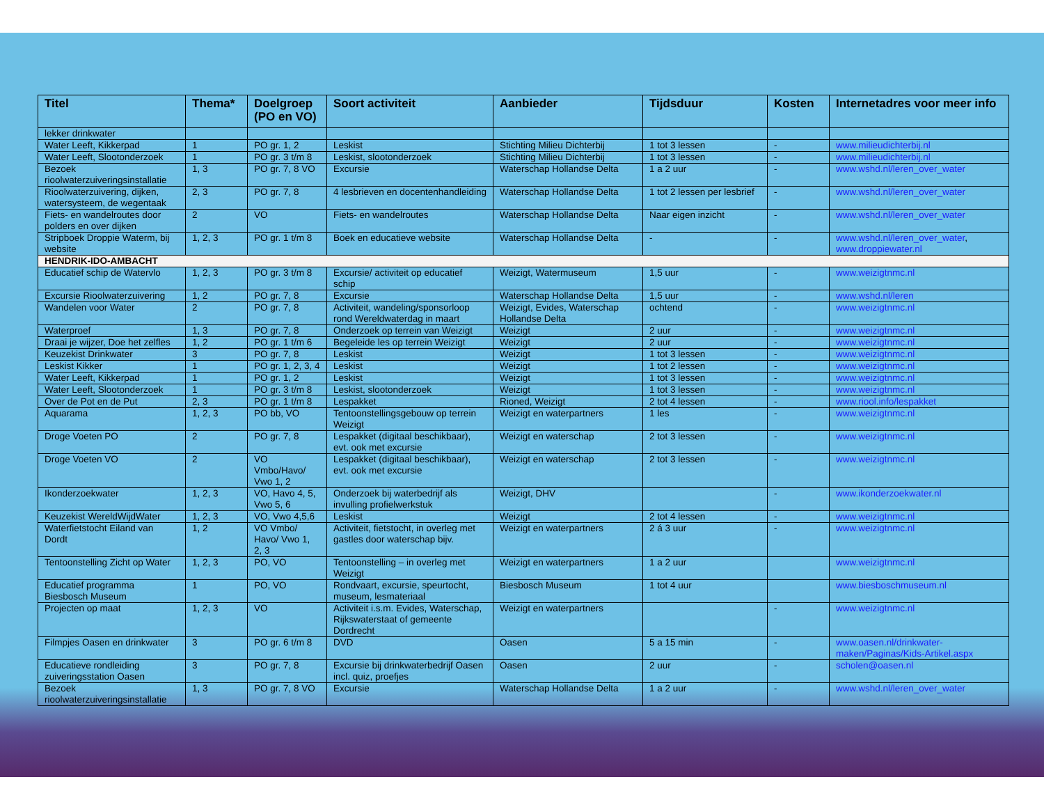| Titel | Thema* | Doelgroep (PO en VO) | Soort activiteit | Aanbieder | Tijdsduur | Kosten | Internetadres voor meer info |
| --- | --- | --- | --- | --- | --- | --- | --- |
| lekker drinkwater | | | | | | | |
| Water Leeft, Kikkerpad | 1 | PO gr. 1, 2 | Leskist | Stichting Milieu Dichterbij | 1 tot 3 lessen | - | www.milieudichterbij.nl |
| Water Leeft, Slootonderzoek | 1 | PO gr. 3 t/m 8 | Leskist, slootonderzoek | Stichting Milieu Dichterbij | 1 tot 3 lessen | - | www.milieudichterbij.nl |
| Bezoek rioolwaterzuiveringsinstallatie | 1, 3 | PO gr. 7, 8 VO | Excursie | Waterschap Hollandse Delta | 1 a 2 uur | - | www.wshd.nl/leren_over_water |
| Rioolwaterzuivering, dijken, watersysteem, de wegentaak | 2, 3 | PO gr. 7, 8 | 4 lesbrieven en docentenhandleiding | Waterschap Hollandse Delta | 1 tot 2 lessen per lesbrief | - | www.wshd.nl/leren_over_water |
| Fiets- en wandelroutes door polders en over dijken | 2 | VO | Fiets- en wandelroutes | Waterschap Hollandse Delta | Naar eigen inzicht | - | www.wshd.nl/leren_over_water |
| Stripboek Droppie Waterm, bij website | 1, 2, 3 | PO gr. 1 t/m 8 | Boek en educatieve website | Waterschap Hollandse Delta | - | - | www.wshd.nl/leren_over_water , www.droppiewater.nl |
| HENDRIK-IDO-AMBACHT | | | | | | | |
| Educatief schip de Watervlo | 1, 2, 3 | PO gr. 3 t/m 8 | Excursie/ activiteit op educatief schip | Weizigt, Watermuseum | 1,5 uur | - | www.weizigtnmc.nl |
| Excursie Rioolwaterzuivering | 1, 2 | PO gr. 7, 8 | Excursie | Waterschap Hollandse Delta | 1,5 uur | - | www.wshd.nl/leren |
| Wandelen voor Water | 2 | PO gr. 7, 8 | Activiteit, wandeling/sponsorloop rond Wereldwaterdag in maart | Weizigt, Evides, Waterschap Hollandse Delta | ochtend | - | www.weizigtnmc.nl |
| Waterproef | 1, 3 | PO gr. 7, 8 | Onderzoek op terrein van Weizigt | Weizigt | 2 uur | - | www.weizigtnmc.nl |
| Draai je wijzer, Doe het zelfles | 1, 2 | PO gr. 1 t/m 6 | Begeleide les op terrein Weizigt | Weizigt | 2 uur | - | www.weizigtnmc.nl |
| Keuzekist Drinkwater | 3 | PO gr. 7, 8 | Leskist | Weizigt | 1 tot 3 lessen | - | www.weizigtnmc.nl |
| Leskist Kikker | 1 | PO gr. 1, 2, 3, 4 | Leskist | Weizigt | 1 tot 2 lessen | - | www.weizigtnmc.nl |
| Water Leeft, Kikkerpad | 1 | PO gr. 1, 2 | Leskist | Weizigt | 1 tot 3 lessen | - | www.weizigtnmc.nl |
| Water Leeft, Slootonderzoek | 1 | PO gr. 3 t/m 8 | Leskist, slootonderzoek | Weizigt | 1 tot 3 lessen | - | www.weizigtnmc.nl |
| Over de Pot en de Put | 2, 3 | PO gr. 1 t/m 8 | Lespakket | Rioned, Weizigt | 2 tot 4 lessen | - | www.riool.info/lespakket |
| Aquarama | 1, 2, 3 | PO bb, VO | Tentoonstellingsgebouw op terrein Weizigt | Weizigt en waterpartners | 1 les | - | www.weizigtnmc.nl |
| Droge Voeten PO | 2 | PO gr. 7, 8 | Lespakket (digitaal beschikbaar), evt. ook met excursie | Weizigt en waterschap | 2 tot 3 lessen | - | www.weizigtnmc.nl |
| Droge Voeten VO | 2 | VO Vmbo/Havo/ Vwo 1, 2 | Lespakket (digitaal beschikbaar), evt. ook met excursie | Weizigt en waterschap | 2 tot 3 lessen | - | www.weizigtnmc.nl |
| Ikonderzoekwater | 1, 2, 3 | VO, Havo 4, 5, Vwo 5, 6 | Onderzoek bij waterbedrijf als invulling profielwerkstuk | Weizigt, DHV | | - | www.ikonderzoekwater.nl |
| Keuzekist WereldWijdWater | 1, 2, 3 | VO, Vwo 4,5,6 | Leskist | Weizigt | 2 tot 4 lessen | - | www.weizigtnmc.nl |
| Waterfietstocht Eiland van Dordt | 1, 2 | VO Vmbo/ Havo/ Vwo 1, 2, 3 | Activiteit, fietstocht, in overleg met gastles door waterschap bijv. | Weizigt en waterpartners | 2 á 3 uur | - | www.weizigtnmc.nl |
| Tentoonstelling Zicht op Water | 1, 2, 3 | PO, VO | Tentoonstelling – in overleg met Weizigt | Weizigt en waterpartners | 1 a 2 uur | | www.weizigtnmc.nl |
| Educatief programma Biesbosch Museum | 1 | PO, VO | Rondvaart, excursie, speurtocht, museum, lesmateriaal | Biesbosch Museum | 1 tot 4 uur | | www.biesboschmuseum.nl |
| Projecten op maat | 1, 2, 3 | VO | Activiteit i.s.m. Evides, Waterschap, Rijkswaterstaat of gemeente Dordrecht | Weizigt en waterpartners | | - | www.weizigtnmc.nl |
| Filmpjes Oasen en drinkwater | 3 | PO gr. 6 t/m 8 | DVD | Oasen | 5 a 15 min | - | www.oasen.nl/drinkwater-maken/Paginas/Kids-Artikel.aspx |
| Educatieve rondleiding zuiveringsstation Oasen | 3 | PO gr. 7, 8 | Excursie bij drinkwaterbedrijf Oasen incl. quiz, proefjes | Oasen | 2 uur | - | scholen@oasen.nl |
| Bezoek rioolwaterzuiveringsinstallatie | 1, 3 | PO gr. 7, 8 VO | Excursie | Waterschap Hollandse Delta | 1 a 2 uur | - | www.wshd.nl/leren_over_water |